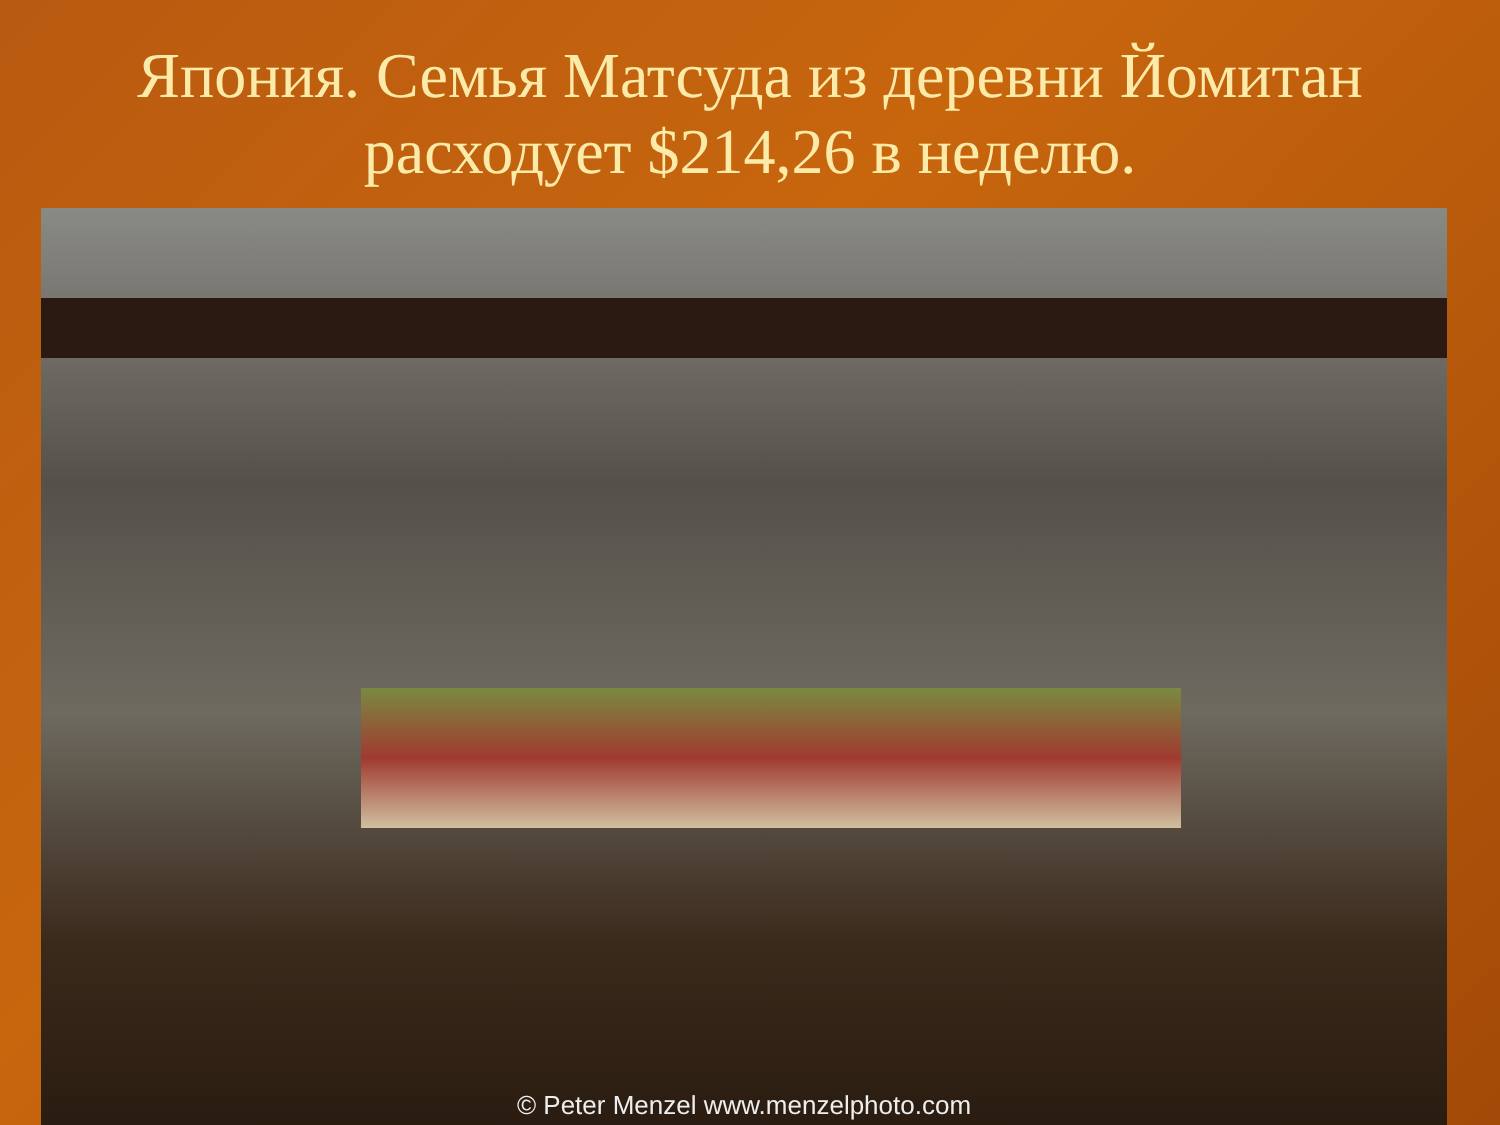Япония. Семья Матсуда из деревни Йомитан расходует $214,26 в неделю.
© Peter Menzel www.menzelphoto.com